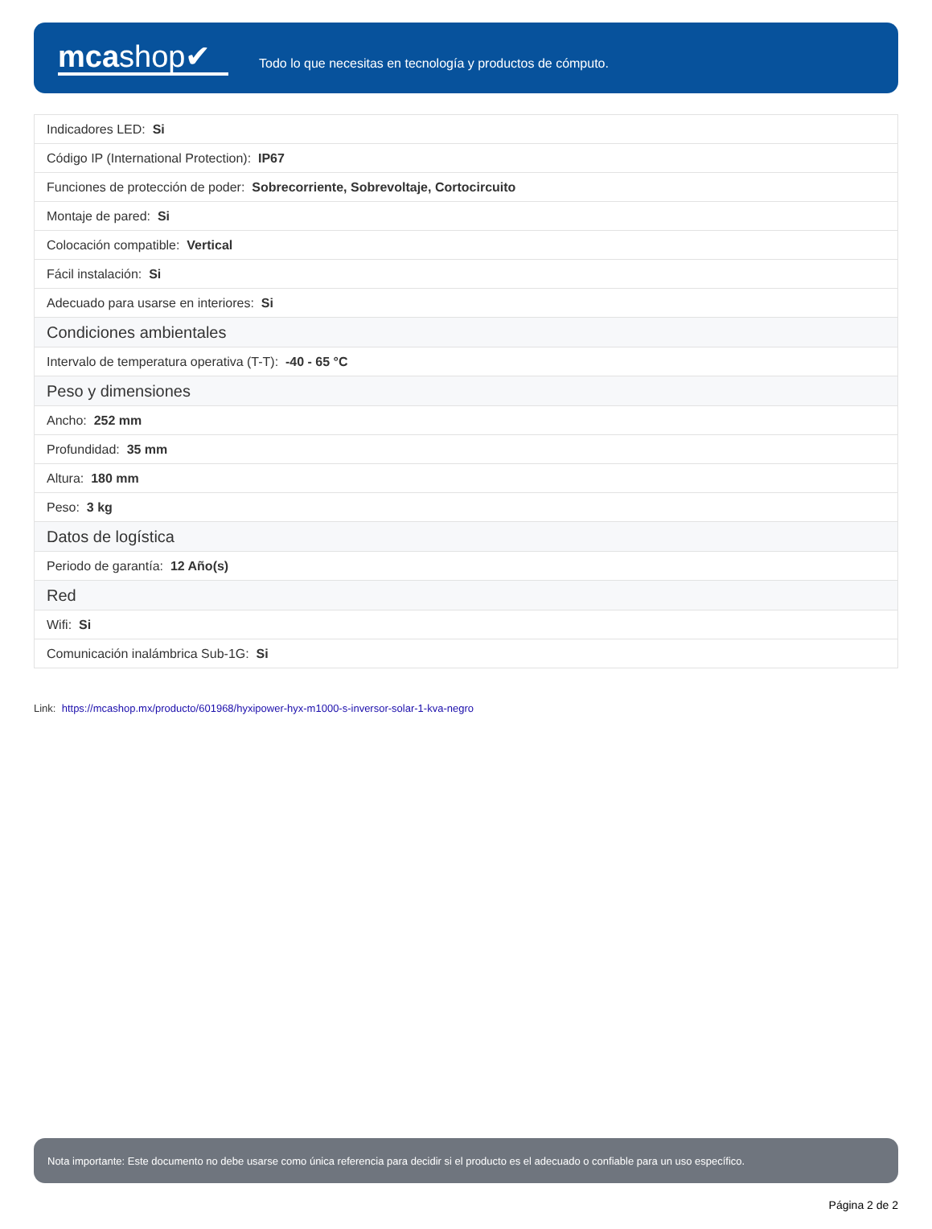mcashop✔
Todo lo que necesitas en tecnología y productos de cómputo.
| Indicadores LED: Si | |
| Código IP (International Protection): IP67 | |
| Funciones de protección de poder: Sobrecorriente, Sobrevoltaje, Cortocircuito | |
| Montaje de pared: Si | |
| Colocación compatible: Vertical | |
| Fácil instalación: Si | |
| Adecuado para usarse en interiores: Si | |
| | Condiciones ambientales |
| Intervalo de temperatura operativa (T-T): -40 - 65 °C | |
| Peso y dimensiones | |
| Ancho: 252 mm | |
| Profundidad: 35 mm | |
| Altura: 180 mm | |
| Peso: 3 kg | |
| Datos de logística | |
| Periodo de garantía: 12 Año(s) | |
| Red | |
| Wifi: Si | |
| Comunicación inalámbrica Sub-1G: Si | |
Link: https://mcashop.mx/producto/601968/hyxipower-hyx-m1000-s-inversor-solar-1-kva-negro
Nota importante: Este documento no debe usarse como única referencia para decidir si el producto es el adecuado o confiable para un uso específico.
Página 2 de 2